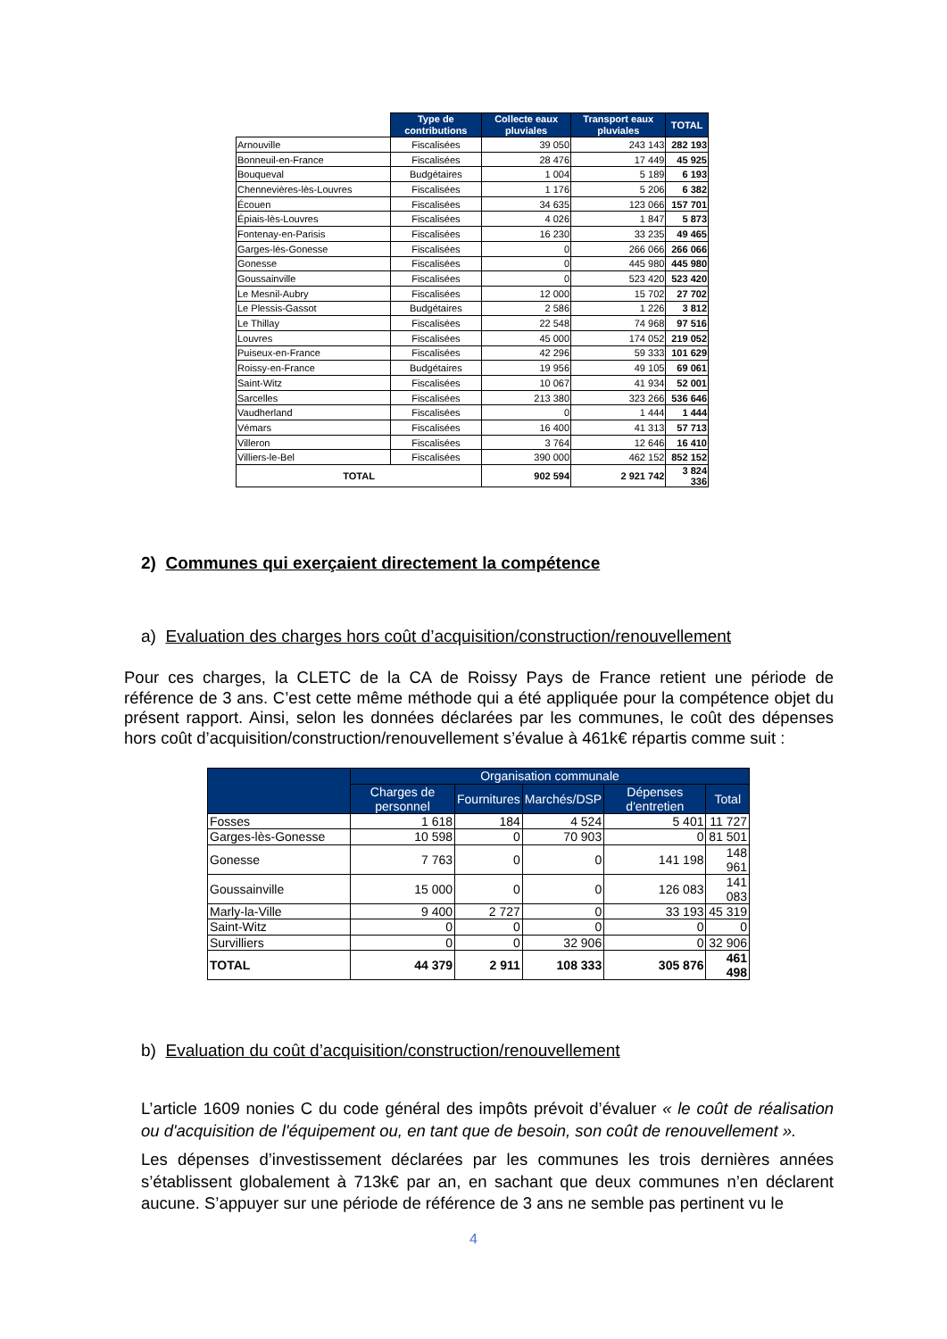| | Type de contributions | Collecte eaux pluviales | Transport eaux pluviales | TOTAL |
| --- | --- | --- | --- | --- |
| Arnouville | Fiscalisées | 39 050 | 243 143 | 282 193 |
| Bonneuil-en-France | Fiscalisées | 28 476 | 17 449 | 45 925 |
| Bouqueval | Budgétaires | 1 004 | 5 189 | 6 193 |
| Chennevières-lès-Louvres | Fiscalisées | 1 176 | 5 206 | 6 382 |
| Écouen | Fiscalisées | 34 635 | 123 066 | 157 701 |
| Épiais-lès-Louvres | Fiscalisées | 4 026 | 1 847 | 5 873 |
| Fontenay-en-Parisis | Fiscalisées | 16 230 | 33 235 | 49 465 |
| Garges-lès-Gonesse | Fiscalisées | 0 | 266 066 | 266 066 |
| Gonesse | Fiscalisées | 0 | 445 980 | 445 980 |
| Goussainville | Fiscalisées | 0 | 523 420 | 523 420 |
| Le Mesnil-Aubry | Fiscalisées | 12 000 | 15 702 | 27 702 |
| Le Plessis-Gassot | Budgétaires | 2 586 | 1 226 | 3 812 |
| Le Thillay | Fiscalisées | 22 548 | 74 968 | 97 516 |
| Louvres | Fiscalisées | 45 000 | 174 052 | 219 052 |
| Puiseux-en-France | Fiscalisées | 42 296 | 59 333 | 101 629 |
| Roissy-en-France | Budgétaires | 19 956 | 49 105 | 69 061 |
| Saint-Witz | Fiscalisées | 10 067 | 41 934 | 52 001 |
| Sarcelles | Fiscalisées | 213 380 | 323 266 | 536 646 |
| Vaudherland | Fiscalisées | 0 | 1 444 | 1 444 |
| Vémars | Fiscalisées | 16 400 | 41 313 | 57 713 |
| Villeron | Fiscalisées | 3 764 | 12 646 | 16 410 |
| Villiers-le-Bel | Fiscalisées | 390 000 | 462 152 | 852 152 |
| TOTAL | | 902 594 | 2 921 742 | 3 824 336 |
2) Communes qui exerçaient directement la compétence
a) Evaluation des charges hors coût d’acquisition/construction/renouvellement
Pour ces charges, la CLETC de la CA de Roissy Pays de France retient une période de référence de 3 ans. C’est cette même méthode qui a été appliquée pour la compétence objet du présent rapport. Ainsi, selon les données déclarées par les communes, le coût des dépenses hors coût d’acquisition/construction/renouvellement s’évalue à 461k€ répartis comme suit :
| | Organisation communale | | | | |
| --- | --- | --- | --- | --- | --- |
| | Charges de personnel | Fournitures | Marchés/DSP | Dépenses d'entretien | Total |
| Fosses | 1 618 | 184 | 4 524 | 5 401 | 11 727 |
| Garges-lès-Gonesse | 10 598 | 0 | 70 903 | 0 | 81 501 |
| Gonesse | 7 763 | 0 | 0 | 141 198 | 148 961 |
| Goussainville | 15 000 | 0 | 0 | 126 083 | 141 083 |
| Marly-la-Ville | 9 400 | 2 727 | 0 | 33 193 | 45 319 |
| Saint-Witz | 0 | 0 | 0 | 0 | 0 |
| Survilliers | 0 | 0 | 32 906 | 0 | 32 906 |
| TOTAL | 44 379 | 2 911 | 108 333 | 305 876 | 461 498 |
b) Evaluation du coût d’acquisition/construction/renouvellement
L’article 1609 nonies C du code général des impôts prévoit d’évaluer « le coût de réalisation ou d'acquisition de l'équipement ou, en tant que de besoin, son coût de renouvellement ».
Les dépenses d’investissement déclarées par les communes les trois dernières années s’établissent globalement à 713k€ par an, en sachant que deux communes n’en déclarent aucune. S’appuyer sur une période de référence de 3 ans ne semble pas pertinent vu le
4